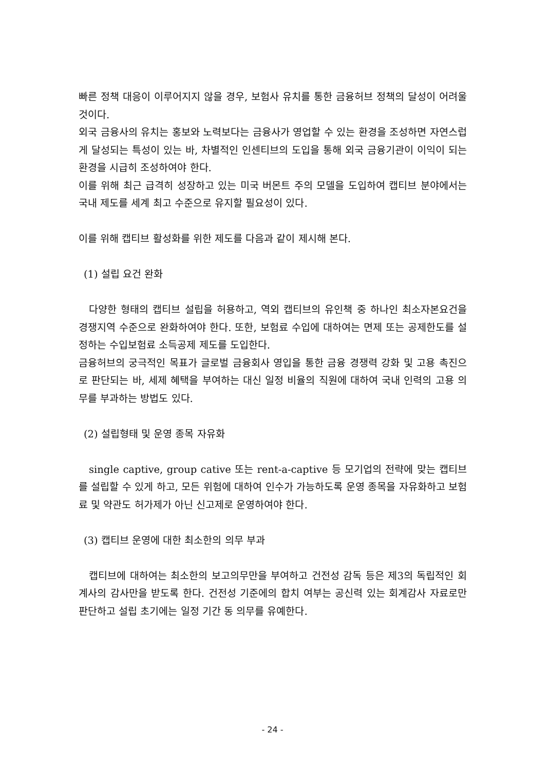빠른 정책 대응이 이루어지지 않을 경우, 보험사 유치를 통한 금융허브 정책의 달성이 어려울 것이다.
외국 금융사의 유치는 홍보와 노력보다는 금융사가 영업할 수 있는 환경을 조성하면 자연스럽게 달성되는 특성이 있는 바, 차별적인 인센티브의 도입을 통해 외국 금융기관이 이익이 되는 환경을 시급히 조성하여야 한다.
이를 위해 최근 급격히 성장하고 있는 미국 버몬트 주의 모델을 도입하여 캡티브 분야에서는 국내 제도를 세계 최고 수준으로 유지할 필요성이 있다.
이를 위해 캡티브 활성화를 위한 제도를 다음과 같이 제시해 본다.
(1) 설립 요건 완화
다양한 형태의 캡티브 설립을 허용하고, 역외 캡티브의 유인책 중 하나인 최소자본요건을 경쟁지역 수준으로 완화하여야 한다. 또한, 보험료 수입에 대하여는 면제 또는 공제한도를 설정하는 수입보험료 소득공제 제도를 도입한다.
금융허브의 궁극적인 목표가 글로벌 금융회사 영입을 통한 금융 경쟁력 강화 및 고용 촉진으로 판단되는 바, 세제 혜택을 부여하는 대신 일정 비율의 직원에 대하여 국내 인력의 고용 의무를 부과하는 방법도 있다.
(2) 설립형태 및 운영 종목 자유화
single captive, group cative 또는 rent-a-captive 등 모기업의 전략에 맞는 캡티브를 설립할 수 있게 하고, 모든 위험에 대하여 인수가 가능하도록 운영 종목을 자유화하고 보험료 및 약관도 허가제가 아닌 신고제로 운영하여야 한다.
(3) 캡티브 운영에 대한 최소한의 의무 부과
캡티브에 대하여는 최소한의 보고의무만을 부여하고 건전성 감독 등은 제3의 독립적인 회계사의 감사만을 받도록 한다. 건전성 기준에의 합치 여부는 공신력 있는 회계감사 자료로만 판단하고 설립 초기에는 일정 기간 동 의무를 유예한다.
- 24 -